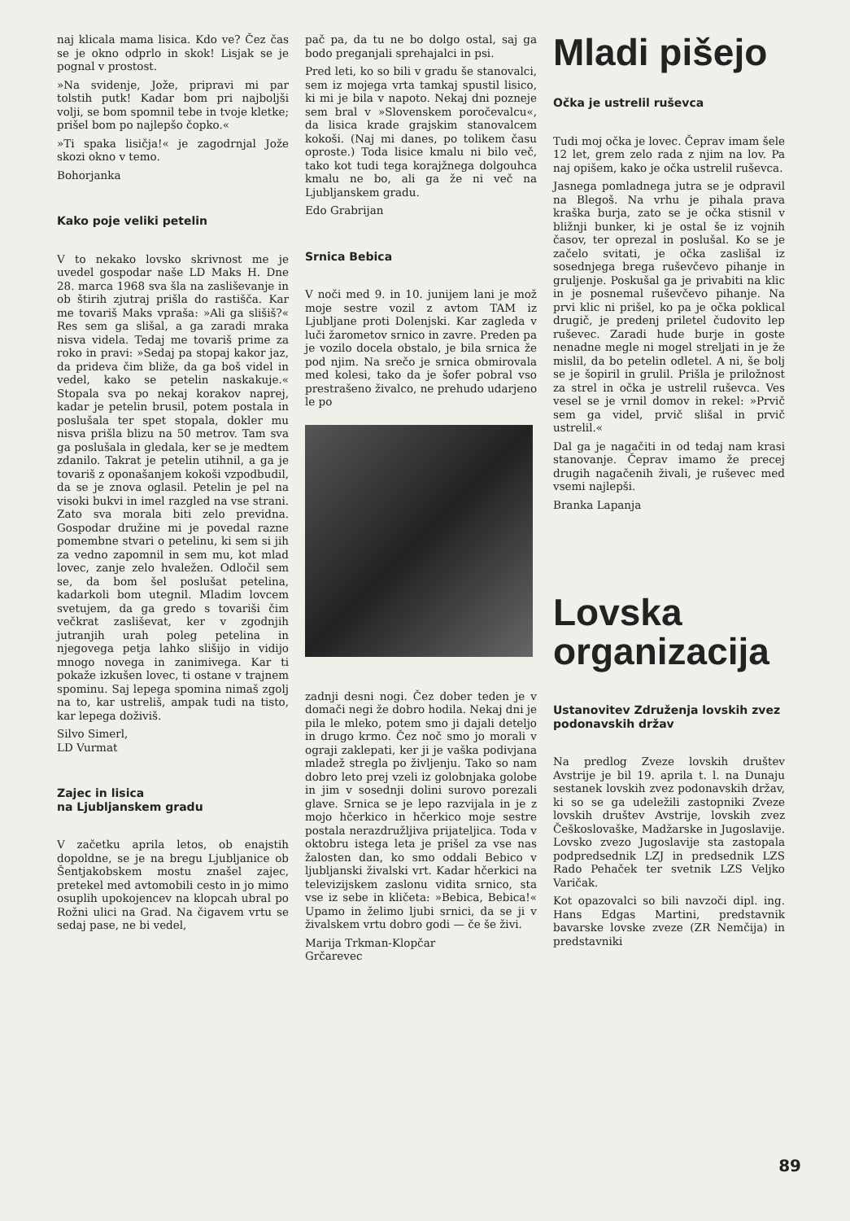naj klicala mama lisica. Kdo ve? Čez čas se je okno odprlo in skok! Lisjak se je pognal v prostost.
»Na svidenje, Jože, pripravi mi par tolstih putk! Kadar bom pri najboljši volji, se bom spomnil tebe in tvoje kletke; prišel bom po najlepšo čopko.«
»Ti spaka lisičja!« je zagodrnjal Jože skozi okno v temo.
Bohorjanka
Kako poje veliki petelin
V to nekako lovsko skrivnost me je uvedel gospodar naše LD Maks H. Dne 28. marca 1968 sva šla na zasliševanje in ob štirih zjutraj prišla do rastišča. Kar me tovariš Maks vpraša: »Ali ga slišiš?« Res sem ga slišal, a ga zaradi mraka nisva videla. Tedaj me tovariš prime za roko in pravi: »Sedaj pa stopaj kakor jaz, da prideva čim bliže, da ga boš videl in vedel, kako se petelin naskakuje.« Stopala sva po nekaj korakov naprej, kadar je petelin brusil, potem postala in poslušala ter spet stopala, dokler mu nisva prišla blizu na 50 metrov. Tam sva ga poslušala in gledala, ker se je medtem zdanilo. Takrat je petelin utihnil, a ga je tovariš z oponašanjem kokoši vzpodbudil, da se je znova oglasil. Petelin je pel na visoki bukvi in imel razgled na vse strani. Zato sva morala biti zelo previdna. Gospodar družine mi je povedal razne pomembne stvari o petelinu, ki sem si jih za vedno zapomnil in sem mu, kot mlad lovec, zanje zelo hvaležen. Odločil sem se, da bom šel poslušat petelina, kadarkoli bom utegnil. Mladim lovcem svetujem, da ga gredo s tovariši čim večkrat zasliševat, ker v zgodnjih jutranjih urah poleg petelina in njegovega petja lahko slišijo in vidijo mnogo novega in zanimivega. Kar ti pokaže izkušen lovec, ti ostane v trajnem spominu. Saj lepega spomina nimaš zgolj na to, kar ustreliš, ampak tudi na tisto, kar lepega doživiš.
Silvo Simerl,
LD Vurmat
Zajec in lisica
na Ljubljanskem gradu
V začetku aprila letos, ob enajstih dopoldne, se je na bregu Ljubljanice ob Šentjakobskem mostu znašel zajec, pretekel med avtomobili cesto in jo mimo osuplih upokojencev na klopcah ubral po Rožni ulici na Grad. Na čigavem vrtu se sedaj pase, ne bi vedel,
pač pa, da tu ne bo dolgo ostal, saj ga bodo preganjali sprehajalci in psi.
Pred leti, ko so bili v gradu še stanovalci, sem iz mojega vrta tamkaj spustil lisico, ki mi je bila v napoto. Nekaj dni pozneje sem bral v »Slovenskem poročevalcu«, da lisica krade grajskim stanovalcem kokoši. (Naj mi danes, po tolikem času oproste.) Toda lisice kmalu ni bilo več, tako kot tudi tega korajžnega dolgouhca kmalu ne bo, ali ga že ni več na Ljubljanskem gradu.
Edo Grabrijan
Srnica Bebica
V noči med 9. in 10. junijem lani je mož moje sestre vozil z avtom TAM iz Ljubljane proti Dolenjski. Kar zagleda v luči žarometov srnico in zavre. Preden pa je vozilo docela obstalo, je bila srnica že pod njim. Na srečo je srnica obmirovala med kolesi, tako da je šofer pobral vso prestrašeno živalco, ne prehudo udarjeno le po
zadnji desni nogi. Čez dober teden je v domači negi že dobro hodila. Nekaj dni je pila le mleko, potem smo ji dajali deteljo in drugo krmo. Čez noč smo jo morali v ograji zaklepati, ker ji je vaška podivjana mladež stregla po življenju. Tako so nam dobro leto prej vzeli iz golobnjaka golobe in jim v sosednji dolini surovo porezali glave. Srnica se je lepo razvijala in je z mojo hčerkico in hčerkico moje sestre postala nerazdružljiva prijateljica. Toda v oktobru istega leta je prišel za vse nas žalosten dan, ko smo oddali Bebico v ljubljanski živalski vrt. Kadar hčerkici na televizijskem zaslonu vidita srnico, sta vse iz sebe in kličeta: »Bebica, Bebica!« Upamo in želimo ljubi srnici, da se ji v živalskem vrtu dobro godi — če še živi.
Marija Trkman-Klopčar
Grčarevec
Mladi pišejo
Očka je ustrelil ruševca
Tudi moj očka je lovec. Čeprav imam šele 12 let, grem zelo rada z njim na lov. Pa naj opišem, kako je očka ustrelil ruševca.
Jasnega pomladnega jutra se je odpravil na Blegoš. Na vrhu je pihala prava kraška burja, zato se je očka stisnil v bližnji bunker, ki je ostal še iz vojnih časov, ter oprezal in poslušal. Ko se je začelo svitati, je očka zaslišal iz sosednjega brega ruševčevo pihanje in gruljenje. Poskušal ga je privabiti na klic in je posnemal ruševčevo pihanje. Na prvi klic ni prišel, ko pa je očka poklical drugič, je predenj priletel čudovito lep ruševec. Zaradi hude burje in goste nenadne megle ni mogel streljati in je že mislil, da bo petelin odletel. A ni, še bolj se je šopiril in grulil. Prišla je priložnost za strel in očka je ustrelil ruševca. Ves vesel se je vrnil domov in rekel: »Prvič sem ga videl, prvič slišal in prvič ustrelil.«
Dal ga je nagačiti in od tedaj nam krasi stanovanje. Čeprav imamo že precej drugih nagačenih živali, je ruševec med vsemi najlepši.
Branka Lapanja
Lovska organizacija
Ustanovitev Združenja lovskih zvez podonavskih držav
Na predlog Zveze lovskih društev Avstrije je bil 19. aprila t. l. na Dunaju sestanek lovskih zvez podonavskih držav, ki so se ga udeležili zastopniki Zveze lovskih društev Avstrije, lovskih zvez Češkoslovaške, Madžarske in Jugoslavije. Lovsko zvezo Jugoslavije sta zastopala podpredsednik LZJ in predsednik LZS Rado Pehaček ter svetnik LZS Veljko Varičak.
Kot opazovalci so bili navzoči dipl. ing. Hans Edgas Martini, predstavnik bavarske lovske zveze (ZR Nemčija) in predstavniki
89